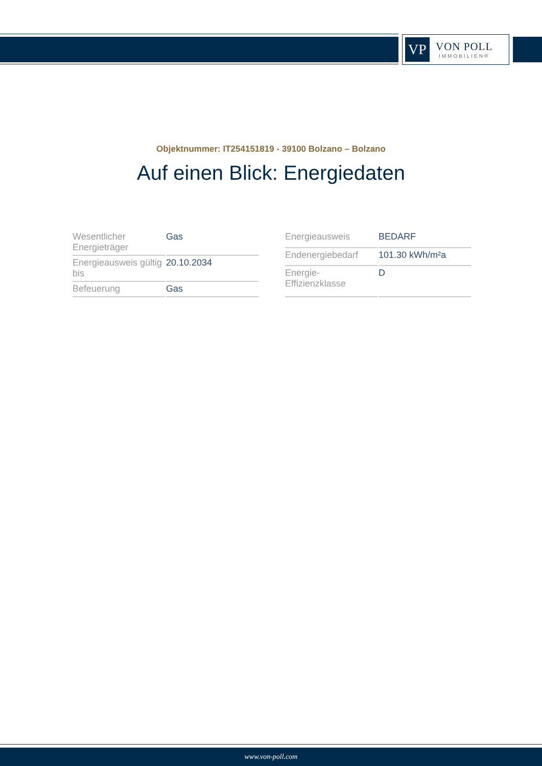VP
VON POLL
IMMOBILIEN®
Objektnummer: IT254151819 - 39100 Bolzano – Bolzano
Auf einen Blick: Energiedaten
| Wesentlicher Energieträger | Gas |
| Energieausweis gültig bis | 20.10.2034 |
| Befeuerung | Gas |
| Energieausweis | BEDARF |
| Endenergiebedarf | 101.30 kWh/m²a |
| Energie- Effizienzklasse | D |
www.von-poll.com